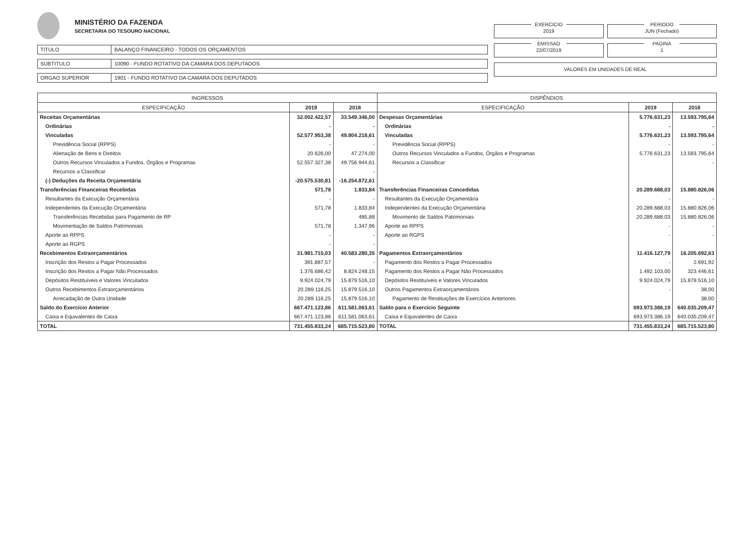MINISTÉRIO DA FAZENDA
SECRETARIA DO TESOURO NACIONAL
TITULO BALANÇO FINANCEIRO - TODOS OS ORÇAMENTOS
SUBTITULO 10090 - FUNDO ROTATIVO DA CAMARA DOS DEPUTADOS
ORGAO SUPERIOR 1901 - FUNDO ROTATIVO DA CAMARA DOS DEPUTADOS
EXERCICIO
2019
PERIODO
JUN (Fechado)
EMISSAO
22/07/2019
PAGINA
1
VALORES EM UNIDADES DE REAL
| INGRESSOS | | | DISPÊNDIOS | | |
| --- | --- | --- | --- | --- | --- |
| ESPECIFICAÇÃO | 2019 | 2018 | ESPECIFICAÇÃO | 2019 | 2018 |
| Receitas Orçamentárias | 32.002.422,57 | 33.549.346,00 | Despesas Orçamentárias | 5.776.631,23 | 13.593.795,64 |
| Ordinárias | - | - | Ordinárias | - | - |
| Vinculadas | 52.577.953,38 | 49.804.218,61 | Vinculadas | 5.776.631,23 | 13.593.795,64 |
| Previdência Social (RPPS) | - | - | Previdência Social (RPPS) | - | - |
| Alienação de Bens e Direitos | 20.626,00 | 47.274,00 | Outros Recursos Vinculados a Fundos, Órgãos e Programas | 5.776.631,23 | 13.593.795,64 |
| Outros Recursos Vinculados a Fundos, Órgãos e Programas | 52.557.327,38 | 49.756.944,61 | Recursos a Classificar | | - |
| Recursos a Classificar | | - | | | |
| (-) Deduções da Receita Orçamentária | -20.575.530,81 | -16.254.872,61 | | | |
| Transferências Financeiras Recebidas | 571,78 | 1.833,84 | Transferências Financeiras Concedidas | 20.289.688,03 | 15.880.826,06 |
| Resultantes da Execução Orçamentária | - | - | Resultantes da Execução Orçamentária | - | - |
| Independentes da Execução Orçamentária | 571,78 | 1.833,84 | Independentes da Execução Orçamentária | 20.289.688,03 | 15.880.826,06 |
| Transferências Recebidas para Pagamento de RP | | 485,88 | Movimento de Saldos Patrimoniais | 20.289.688,03 | 15.880.826,06 |
| Movimentação de Saldos Patrimoniais | 571,78 | 1.347,96 | Aporte ao RPPS | - | - |
| Aporte ao RPPS | - | - | Aporte ao RGPS | - | - |
| Aporte ao RGPS | - | - | | | |
| Recebimentos Extraorçamentários | 31.981.715,03 | 40.583.280,35 | Pagamentos Extraorçamentários | 11.416.127,79 | 16.205.692,63 |
| Inscrição dos Restos a Pagar Processados | 391.887,57 | - | Pagamento dos Restos a Pagar Processados | - | 2.691,92 |
| Inscrição dos Restos a Pagar Não Processados | 1.376.686,42 | 8.824.248,15 | Pagamento dos Restos a Pagar Não Processados | 1.492.103,00 | 323.446,61 |
| Depósitos Restituíveis e Valores Vinculados | 9.924.024,79 | 15.879.516,10 | Depósitos Restituíveis e Valores Vinculados | 9.924.024,79 | 15.879.516,10 |
| Outros Recebimentos Extraorçamentários | 20.289.116,25 | 15.879.516,10 | Outros Pagamentos Extraorçamentários | - | 38,00 |
| Arrecadação de Outra Unidade | 20.289.116,25 | 15.879.516,10 | Pagamento de Restituições de Exercícios Anteriores | | 38,00 |
| Saldo do Exercício Anterior | 667.471.123,86 | 611.581.063,61 | Saldo para o Exercício Seguinte | 693.973.386,19 | 640.035.209,47 |
| Caixa e Equivalentes de Caixa | 667.471.123,86 | 611.581.063,61 | Caixa e Equivalentes de Caixa | 693.973.386,19 | 640.035.209,47 |
| TOTAL | 731.455.833,24 | 685.715.523,80 | TOTAL | 731.455.833,24 | 685.715.523,80 |